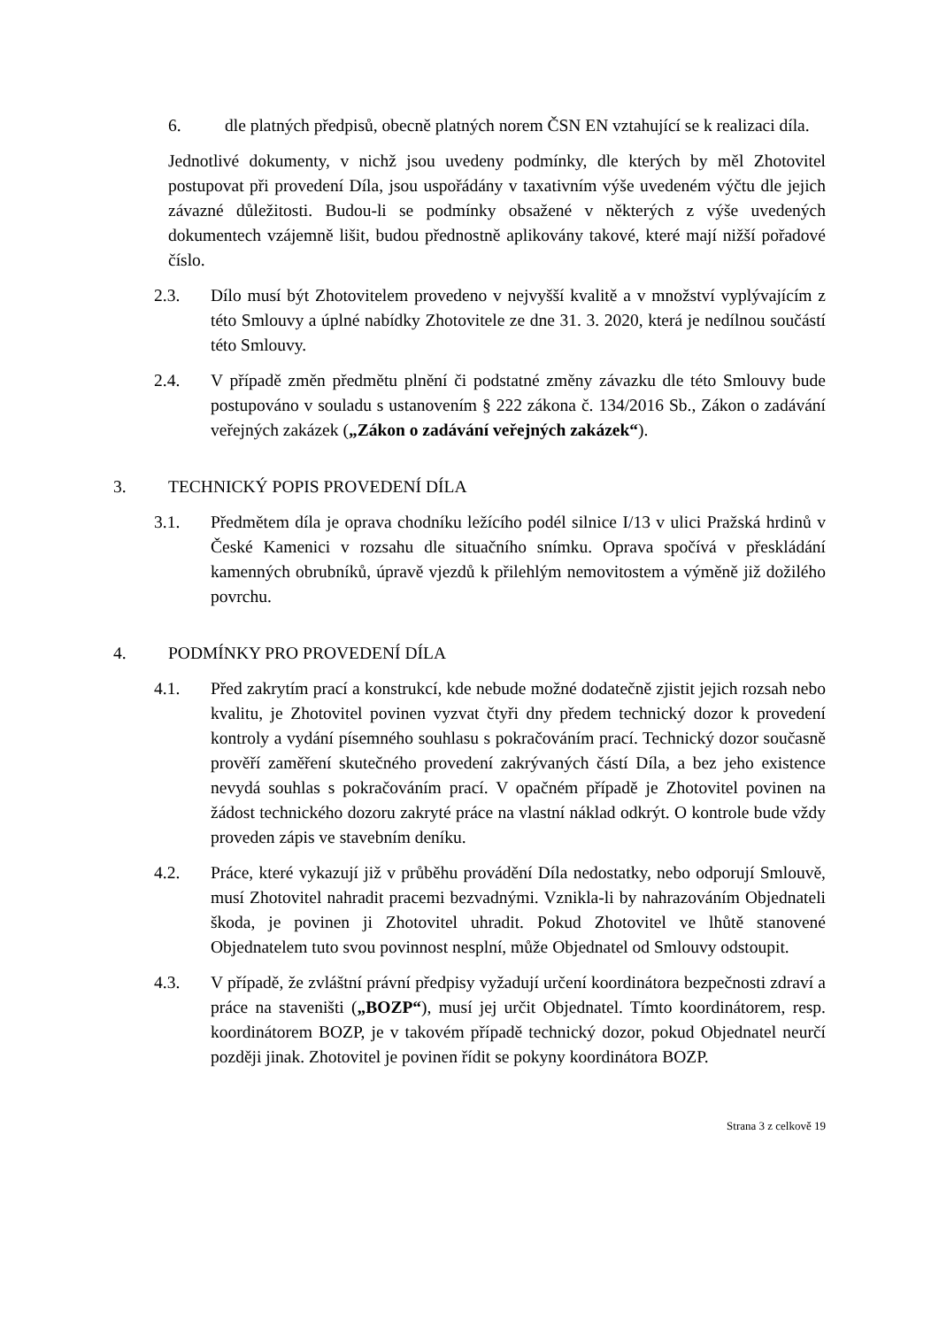6. dle platných předpisů, obecně platných norem ČSN EN vztahující se k realizaci díla.
Jednotlivé dokumenty, v nichž jsou uvedeny podmínky, dle kterých by měl Zhotovitel postupovat při provedení Díla, jsou uspořádány v taxativním výše uvedeném výčtu dle jejich závazné důležitosti. Budou-li se podmínky obsažené v některých z výše uvedených dokumentech vzájemně lišit, budou přednostně aplikovány takové, které mají nižší pořadové číslo.
2.3. Dílo musí být Zhotovitelem provedeno v nejvyšší kvalitě a v množství vyplývajícím z této Smlouvy a úplné nabídky Zhotovitele ze dne 31. 3. 2020, která je nedílnou součástí této Smlouvy.
2.4. V případě změn předmětu plnění či podstatné změny závazku dle této Smlouvy bude postupováno v souladu s ustanovením § 222 zákona č. 134/2016 Sb., Zákon o zadávání veřejných zakázek („Zákon o zadávání veřejných zakázek“).
3. TECHNICKÝ POPIS PROVEDENÍ DÍLA
3.1. Předmětem díla je oprava chodníku ležícího podél silnice I/13 v ulici Pražská hrdinů v České Kamenici v rozsahu dle situačního snímku. Oprava spočívá v přeskládání kamenných obrubníků, úpravě vjezdů k přilehlým nemovitostem a výměně již dožilého povrchu.
4. PODMÍNKY PRO PROVEDENÍ DÍLA
4.1. Před zakrytím prací a konstrukcí, kde nebude možné dodatečně zjistit jejich rozsah nebo kvalitu, je Zhotovitel povinen vyzvat čtyři dny předem technický dozor k provedení kontroly a vydání písemného souhlasu s pokračováním prací. Technický dozor současně prověří zaměření skutečného provedení zakrývaných částí Díla, a bez jeho existence nevydá souhlas s pokračováním prací. V opačném případě je Zhotovitel povinen na žádost technického dozoru zakryté práce na vlastní náklad odkrýt. O kontrole bude vždy proveden zápis ve stavebním deníku.
4.2. Práce, které vykazují již v průběhu provádění Díla nedostatky, nebo odporují Smlouvě, musí Zhotovitel nahradit pracemi bezvadnými. Vznikla-li by nahrazováním Objednateli škoda, je povinen ji Zhotovitel uhradit. Pokud Zhotovitel ve lhůtě stanovené Objednatelem tuto svou povinnost nesplní, může Objednatel od Smlouvy odstoupit.
4.3. V případě, že zvláštní právní předpisy vyžadují určení koordinátora bezpečnosti zdraví a práce na staveništi („BOZP“), musí jej určit Objednatel. Tímto koordinátorem, resp. koordinátorem BOZP, je v takovém případě technický dozor, pokud Objednatel neurčí později jinak. Zhotovitel je povinen řídit se pokyny koordinátora BOZP.
Strana 3 z celkově 19